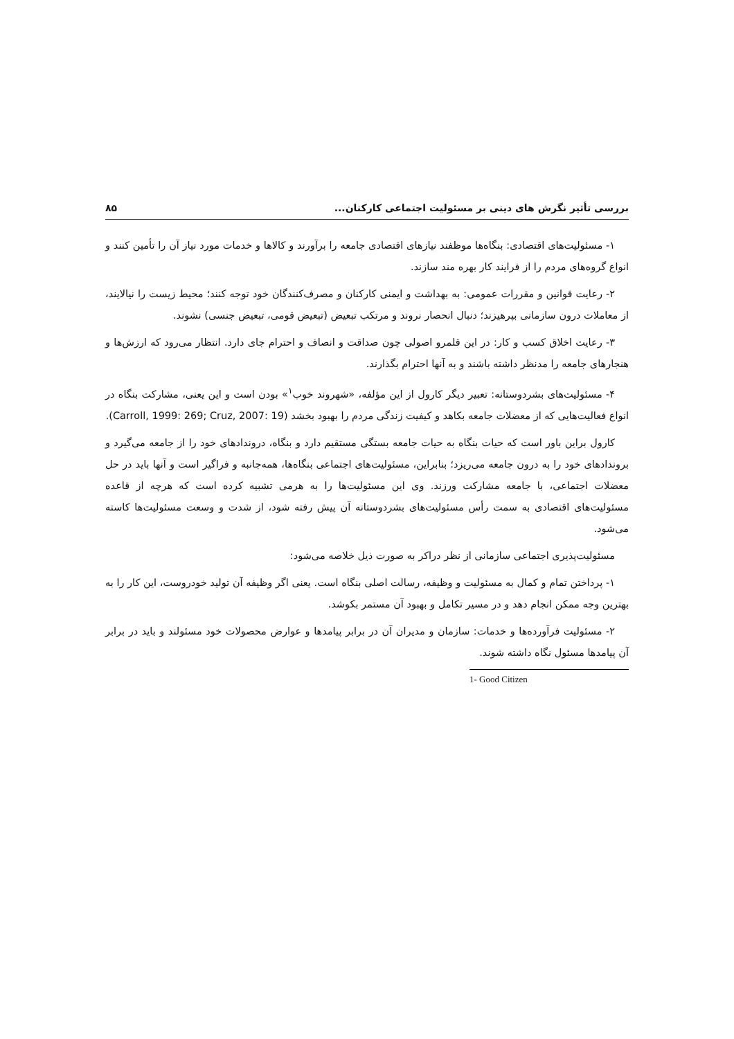بررسی تأثیر نگرش های دینی بر مسئولیت اجتماعی کارکنان... ۸۵
۱- مسئولیت‌های اقتصادی: بنگاه‌ها موظفند نیازهای اقتصادی جامعه را برآورند و کالاها و خدمات مورد نیاز آن را تأمین کنند و انواع گروه‌های مردم را از فرایند کار بهره مند سازند.
۲- رعایت قوانین و مقررات عمومی: به بهداشت و ایمنی کارکنان و مصرف‌کنندگان خود توجه کنند؛ محیط زیست را نیالایند، از معاملات درون سازمانی بپرهیزند؛ دنبال انحصار نروند و مرتکب تبعیض (تبعیض قومی، تبعیض جنسی) نشوند.
۳- رعایت اخلاق کسب و کار: در این قلمرو اصولی چون صداقت و انصاف و احترام جای دارد. انتظار می‌رود که ارزش‌ها و هنجارهای جامعه را مدنظر داشته باشند و به آنها احترام بگذارند.
۴- مسئولیت‌های بشردوستانه: تعبیر دیگر کارول از این مؤلفه، «شهروند خوب<sup>۱</sup>» بودن است و این یعنی، مشارکت بنگاه در انواع فعالیت‌هایی که از معضلات جامعه بکاهد و کیفیت زندگی مردم را بهبود بخشد (Carroll, 1999: 269; Cruz, 2007: 19).
کارول براین باور است که حیات بنگاه به حیات جامعه بستگی مستقیم دارد و بنگاه، درونداد‌های خود را از جامعه می‌گیرد و برونداد‌های خود را به درون جامعه می‌ریزد؛ بنابراین، مسئولیت‌های اجتماعی بنگاه‌ها، همه‌جانبه و فراگیر است و آنها باید در حل معضلات اجتماعی، با جامعه مشارکت ورزند. وی این مسئولیت‌ها را به هرمی تشبیه کرده است که هرچه از قاعده مسئولیت‌های اقتصادی به سمت رأس مسئولیت‌های بشردوستانه آن پیش رفته شود، از شدت و وسعت مسئولیت‌ها کاسته می‌شود.
مسئولیت‌پذیری اجتماعی سازمانی از نظر دراکر به صورت ذیل خلاصه می‌شود:
۱- پرداختن تمام و کمال به مسئولیت و وظیفه، رسالت اصلی بنگاه است. یعنی اگر وظیفه آن تولید خودروست، این کار را به بهترین وجه ممکن انجام دهد و در مسیر تکامل و بهبود آن مستمر بکوشد.
۲- مسئولیت فرآورده‌ها و خدمات: سازمان و مدیران آن در برابر پیامدها و عوارض محصولات خود مسئولند و باید در برابر آن پیامدها مسئول نگاه داشته شوند.
1- Good Citizen